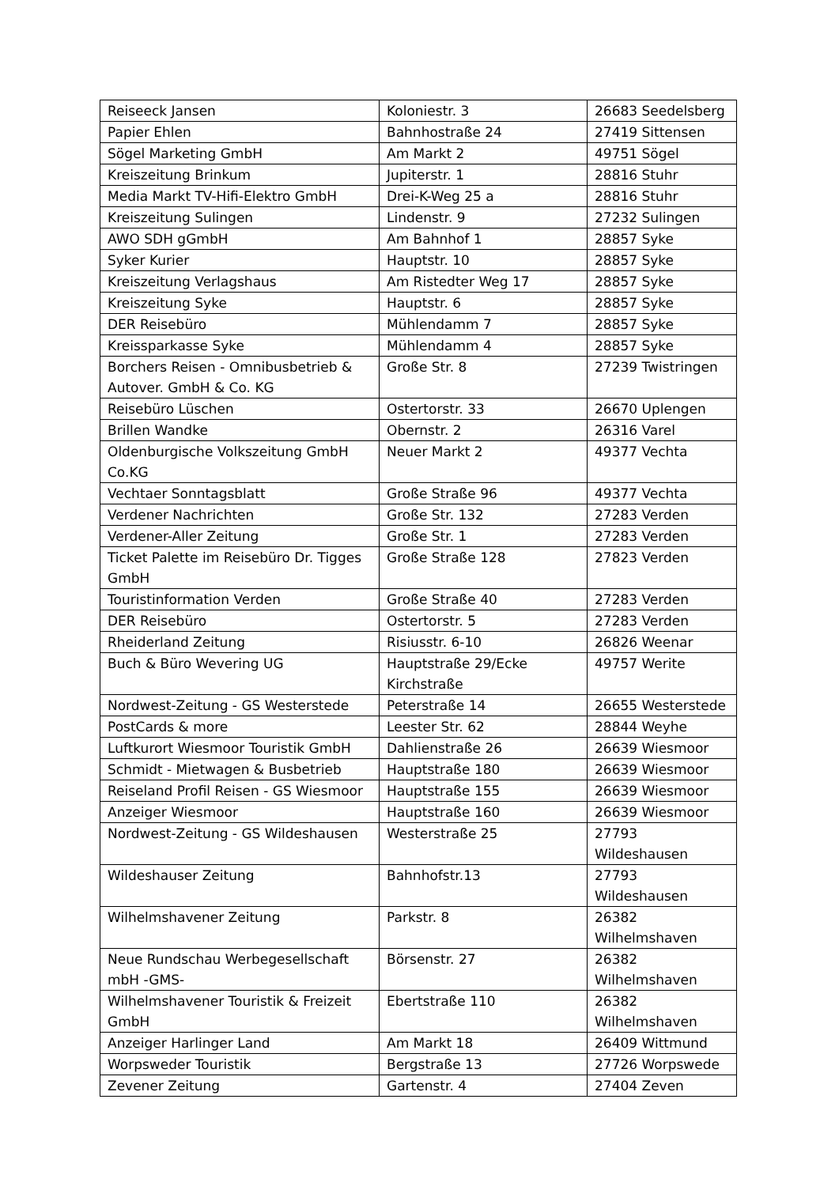| Reiseeck Jansen | Koloniestr. 3 | 26683 Seedelsberg |
| Papier Ehlen | Bahnhostraße 24 | 27419 Sittensen |
| Sögel Marketing GmbH | Am Markt 2 | 49751 Sögel |
| Kreiszeitung Brinkum | Jupiterstr. 1 | 28816 Stuhr |
| Media Markt TV-Hifi-Elektro GmbH | Drei-K-Weg 25 a | 28816 Stuhr |
| Kreiszeitung Sulingen | Lindenstr. 9 | 27232 Sulingen |
| AWO SDH gGmbH | Am Bahnhof 1 | 28857 Syke |
| Syker Kurier | Hauptstr. 10 | 28857 Syke |
| Kreiszeitung Verlagshaus | Am Ristedter Weg 17 | 28857 Syke |
| Kreiszeitung Syke | Hauptstr. 6 | 28857 Syke |
| DER Reisebüro | Mühlendamm 7 | 28857 Syke |
| Kreissparkasse Syke | Mühlendamm 4 | 28857 Syke |
| Borchers Reisen - Omnibusbetrieb & Autover. GmbH & Co. KG | Große Str. 8 | 27239 Twistringen |
| Reisebüro Lüschen | Ostertorstr. 33 | 26670 Uplengen |
| Brillen Wandke | Obernstr. 2 | 26316 Varel |
| Oldenburgische Volkszeitung GmbH Co.KG | Neuer Markt 2 | 49377 Vechta |
| Vechtaer Sonntagsblatt | Große Straße 96 | 49377 Vechta |
| Verdener Nachrichten | Große Str. 132 | 27283 Verden |
| Verdener-Aller Zeitung | Große Str. 1 | 27283 Verden |
| Ticket Palette im Reisebüro Dr. Tigges GmbH | Große Straße 128 | 27823 Verden |
| Touristinformation Verden | Große Straße 40 | 27283 Verden |
| DER Reisebüro | Ostertorstr. 5 | 27283 Verden |
| Rheiderland Zeitung | Risiusstr. 6-10 | 26826 Weenar |
| Buch & Büro Wevering UG | Hauptstraße 29/Ecke Kirchstraße | 49757 Werite |
| Nordwest-Zeitung - GS Westerstede | Peterstraße 14 | 26655 Westerstede |
| PostCards & more | Leester Str. 62 | 28844 Weyhe |
| Luftkurort Wiesmoor Touristik GmbH | Dahlienstraße 26 | 26639 Wiesmoor |
| Schmidt - Mietwagen & Busbetrieb | Hauptstraße 180 | 26639 Wiesmoor |
| Reiseland Profil Reisen - GS Wiesmoor | Hauptstraße 155 | 26639 Wiesmoor |
| Anzeiger Wiesmoor | Hauptstraße 160 | 26639 Wiesmoor |
| Nordwest-Zeitung - GS Wildeshausen | Westerstraße 25 | 27793 Wildeshausen |
| Wildeshauser Zeitung | Bahnhofstr.13 | 27793 Wildeshausen |
| Wilhelmshavener Zeitung | Parkstr. 8 | 26382 Wilhelmshaven |
| Neue Rundschau Werbegesellschaft mbH -GMS- | Börsenstr. 27 | 26382 Wilhelmshaven |
| Wilhelmshavener Touristik & Freizeit GmbH | Ebertstraße 110 | 26382 Wilhelmshaven |
| Anzeiger Harlinger Land | Am Markt 18 | 26409 Wittmund |
| Worpsweder Touristik | Bergstraße 13 | 27726 Worpswede |
| Zevener Zeitung | Gartenstr. 4 | 27404 Zeven |